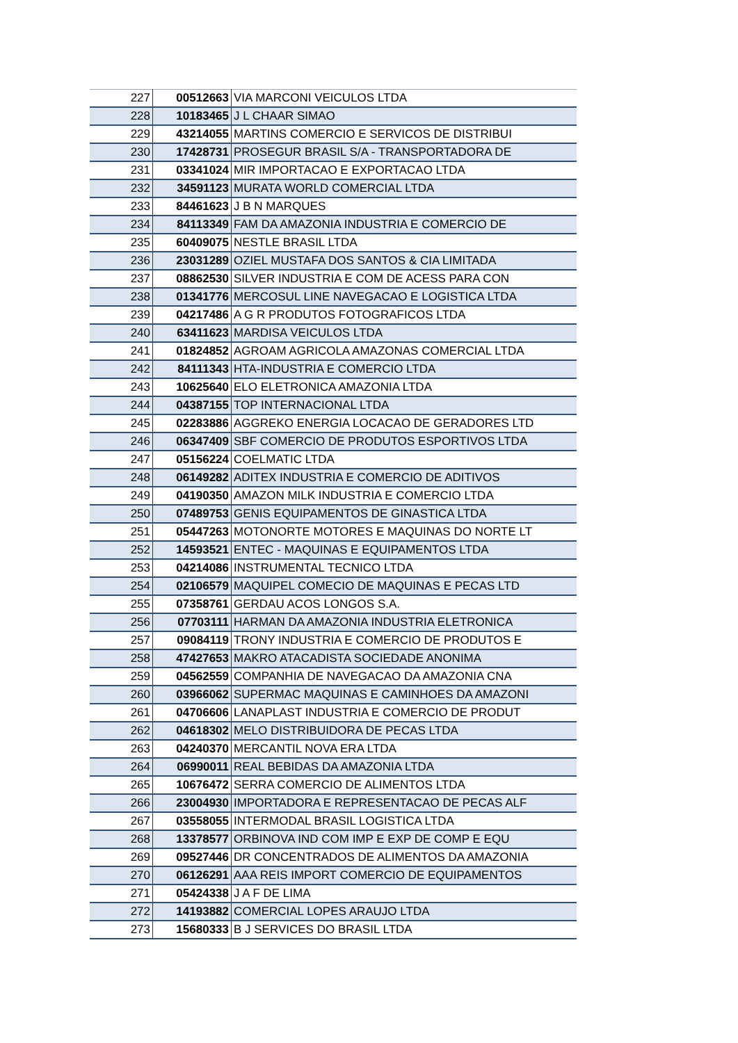| 227 | 00512663 | VIA MARCONI VEICULOS LTDA |
| 228 | 10183465 | J L CHAAR SIMAO |
| 229 | 43214055 | MARTINS COMERCIO E SERVICOS DE DISTRIBUI |
| 230 | 17428731 | PROSEGUR BRASIL S/A - TRANSPORTADORA DE |
| 231 | 03341024 | MIR IMPORTACAO E EXPORTACAO LTDA |
| 232 | 34591123 | MURATA WORLD COMERCIAL LTDA |
| 233 | 84461623 | J B N MARQUES |
| 234 | 84113349 | FAM DA AMAZONIA INDUSTRIA E COMERCIO DE |
| 235 | 60409075 | NESTLE BRASIL LTDA |
| 236 | 23031289 | OZIEL MUSTAFA DOS SANTOS & CIA LIMITADA |
| 237 | 08862530 | SILVER INDUSTRIA E COM DE ACESS PARA CON |
| 238 | 01341776 | MERCOSUL LINE NAVEGACAO E LOGISTICA LTDA |
| 239 | 04217486 | A G R PRODUTOS FOTOGRAFICOS LTDA |
| 240 | 63411623 | MARDISA VEICULOS LTDA |
| 241 | 01824852 | AGROAM AGRICOLA AMAZONAS COMERCIAL LTDA |
| 242 | 84111343 | HTA-INDUSTRIA E COMERCIO LTDA |
| 243 | 10625640 | ELO ELETRONICA AMAZONIA LTDA |
| 244 | 04387155 | TOP INTERNACIONAL LTDA |
| 245 | 02283886 | AGGREKO ENERGIA LOCACAO DE GERADORES LTD |
| 246 | 06347409 | SBF COMERCIO DE PRODUTOS ESPORTIVOS LTDA |
| 247 | 05156224 | COELMATIC LTDA |
| 248 | 06149282 | ADITEX INDUSTRIA E COMERCIO DE ADITIVOS |
| 249 | 04190350 | AMAZON MILK INDUSTRIA E COMERCIO LTDA |
| 250 | 07489753 | GENIS EQUIPAMENTOS DE GINASTICA LTDA |
| 251 | 05447263 | MOTONORTE MOTORES E MAQUINAS DO NORTE LT |
| 252 | 14593521 | ENTEC - MAQUINAS E EQUIPAMENTOS LTDA |
| 253 | 04214086 | INSTRUMENTAL TECNICO LTDA |
| 254 | 02106579 | MAQUIPEL COMECIO DE MAQUINAS E PECAS LTD |
| 255 | 07358761 | GERDAU ACOS LONGOS S.A. |
| 256 | 07703111 | HARMAN DA AMAZONIA INDUSTRIA ELETRONICA |
| 257 | 09084119 | TRONY INDUSTRIA E COMERCIO DE PRODUTOS E |
| 258 | 47427653 | MAKRO ATACADISTA SOCIEDADE ANONIMA |
| 259 | 04562559 | COMPANHIA DE NAVEGACAO DA AMAZONIA CNA |
| 260 | 03966062 | SUPERMAC MAQUINAS E CAMINHOES DA AMAZONI |
| 261 | 04706606 | LANAPLAST INDUSTRIA E COMERCIO DE PRODUT |
| 262 | 04618302 | MELO DISTRIBUIDORA DE PECAS LTDA |
| 263 | 04240370 | MERCANTIL NOVA ERA LTDA |
| 264 | 06990011 | REAL BEBIDAS DA AMAZONIA LTDA |
| 265 | 10676472 | SERRA COMERCIO DE ALIMENTOS LTDA |
| 266 | 23004930 | IMPORTADORA E REPRESENTACAO DE PECAS ALF |
| 267 | 03558055 | INTERMODAL BRASIL LOGISTICA LTDA |
| 268 | 13378577 | ORBINOVA IND COM IMP E EXP DE COMP E EQU |
| 269 | 09527446 | DR CONCENTRADOS DE ALIMENTOS DA AMAZONIA |
| 270 | 06126291 | AAA REIS IMPORT COMERCIO DE EQUIPAMENTOS |
| 271 | 05424338 | J A F DE LIMA |
| 272 | 14193882 | COMERCIAL LOPES ARAUJO LTDA |
| 273 | 15680333 | B J SERVICES DO BRASIL LTDA |